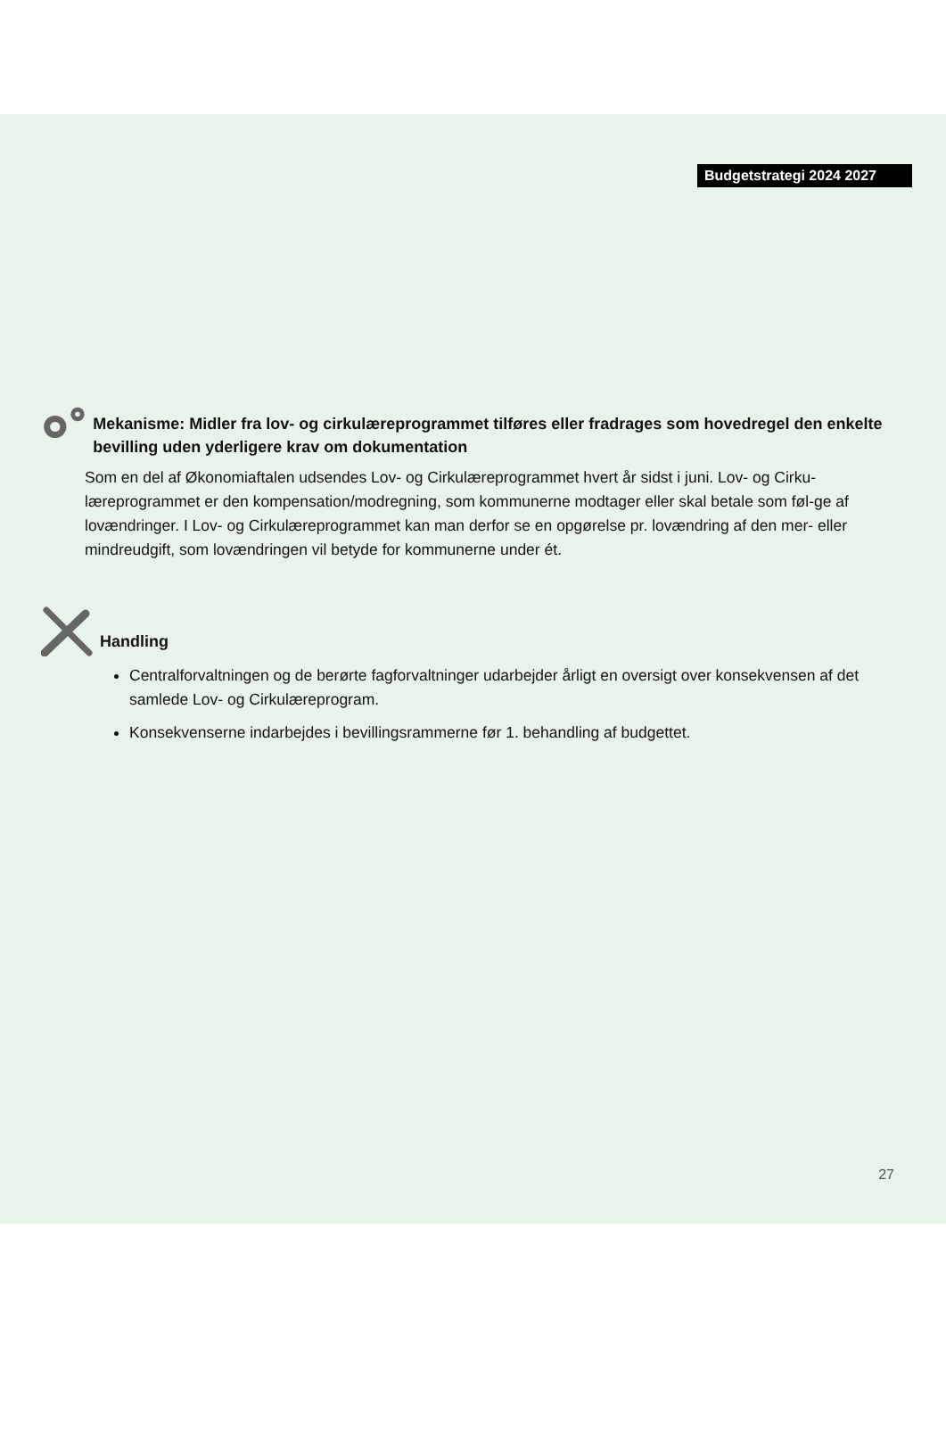Budgetstrategi 2024 2027
Mekanisme: Midler fra lov- og cirkulæreprogrammet tilføres eller fradrages som hovedregel den enkelte bevilling uden yderligere krav om dokumentation
Som en del af Økonomiaftalen udsendes Lov- og Cirkulæreprogrammet hvert år sidst i juni. Lov- og Cirku-læreprogrammet er den kompensation/modregning, som kommunerne modtager eller skal betale som føl-ge af lovændringer. I Lov- og Cirkulæreprogrammet kan man derfor se en opgørelse pr. lovændring af den mer- eller mindreudgift, som lovændringen vil betyde for kommunerne under ét.
Handling
Centralforvaltningen og de berørte fagforvaltninger udarbejder årligt en oversigt over konsekvensen af det samlede Lov- og Cirkulæreprogram.
Konsekvenserne indarbejdes i bevillingsrammerne før 1. behandling af budgettet.
27